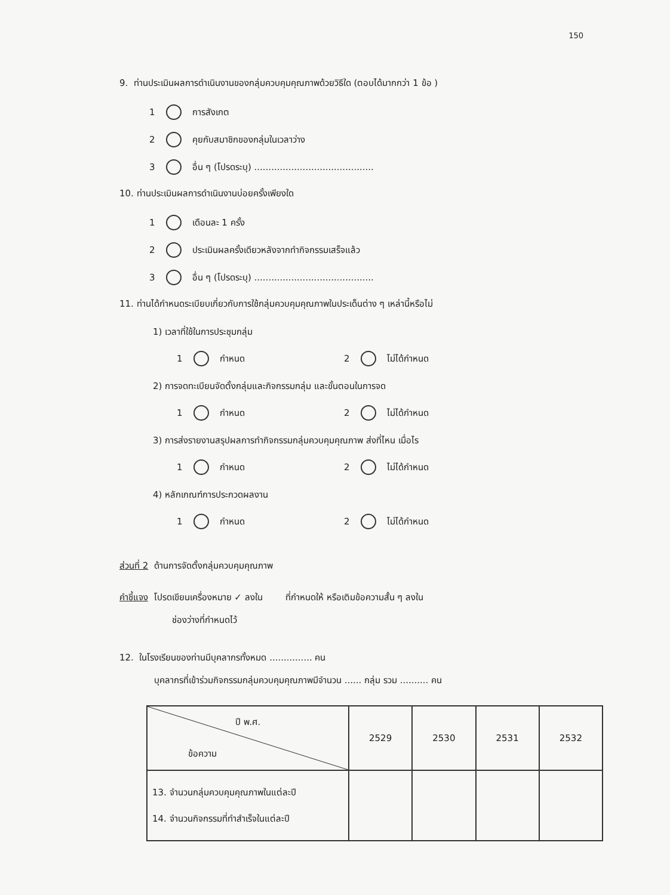150
9. ท่านประเมินผลการดำเนินงานของกลุ่มควบคุมคุณภาพด้วยวิธีใด (ตอบได้มากกว่า 1 ข้อ )
1 การสังเกต
2 คุยกับสมาชิกของกลุ่มในเวลาว่าง
3 อื่น ๆ (โปรดระบุ) ..........................................
10. ท่านประเมินผลการดำเนินงานบ่อยครั้งเพียงใด
1 เดือนละ 1 ครั้ง
2 ประเมินผลครั้งเดียวหลังจากทำกิจกรรมเสร็จแล้ว
3 อื่น ๆ (โปรดระบุ) ..........................................
11. ท่านได้กำหนดระเบียบเกี่ยวกับการใช้กลุ่มควบคุมคุณภาพในประเด็นต่าง ๆ เหล่านี้หรือไม่
1) เวลาที่ใช้ในการประชุมกลุ่ม
1 กำหนด 2 ไม่ได้กำหนด
2) การจดทะเบียนจัดตั้งกลุ่มและกิจกรรมกลุ่ม และขั้นตอนในการจด
1 กำหนด 2 ไม่ได้กำหนด
3) การส่งรายงานสรุปผลการทำกิจกรรมกลุ่มควบคุมคุณภาพ ส่งที่ไหน เมื่อไร
1 กำหนด 2 ไม่ได้กำหนด
4) หลักเกณฑ์การประกวดผลงาน
1 กำหนด 2 ไม่ได้กำหนด
ส่วนที่ 2 ด้านการจัดตั้งกลุ่มควบคุมคุณภาพ
คำชี้แจง โปรดเขียนเครื่องหมาย ✓ ลงใน ที่กำหนดให้ หรือเติมข้อความสั้น ๆ ลงใน
ช่องว่างที่กำหนดไว้
12. ในโรงเรียนของท่านมีบุคลากรทั้งหมด ............... คน
บุคลากรที่เข้าร่วมกิจกรรมกลุ่มควบคุมคุณภาพมีจำนวน ...... กลุ่ม รวม .......... คน
| ปี พ.ศ. ข้อความ | 2529 | 2530 | 2531 | 2532 |
| --- | --- | --- | --- | --- |
| 13. จำนวนกลุ่มควบคุมคุณภาพในแต่ละปี 14. จำนวนกิจกรรมที่ทำสำเร็จในแต่ละปี | | | | |